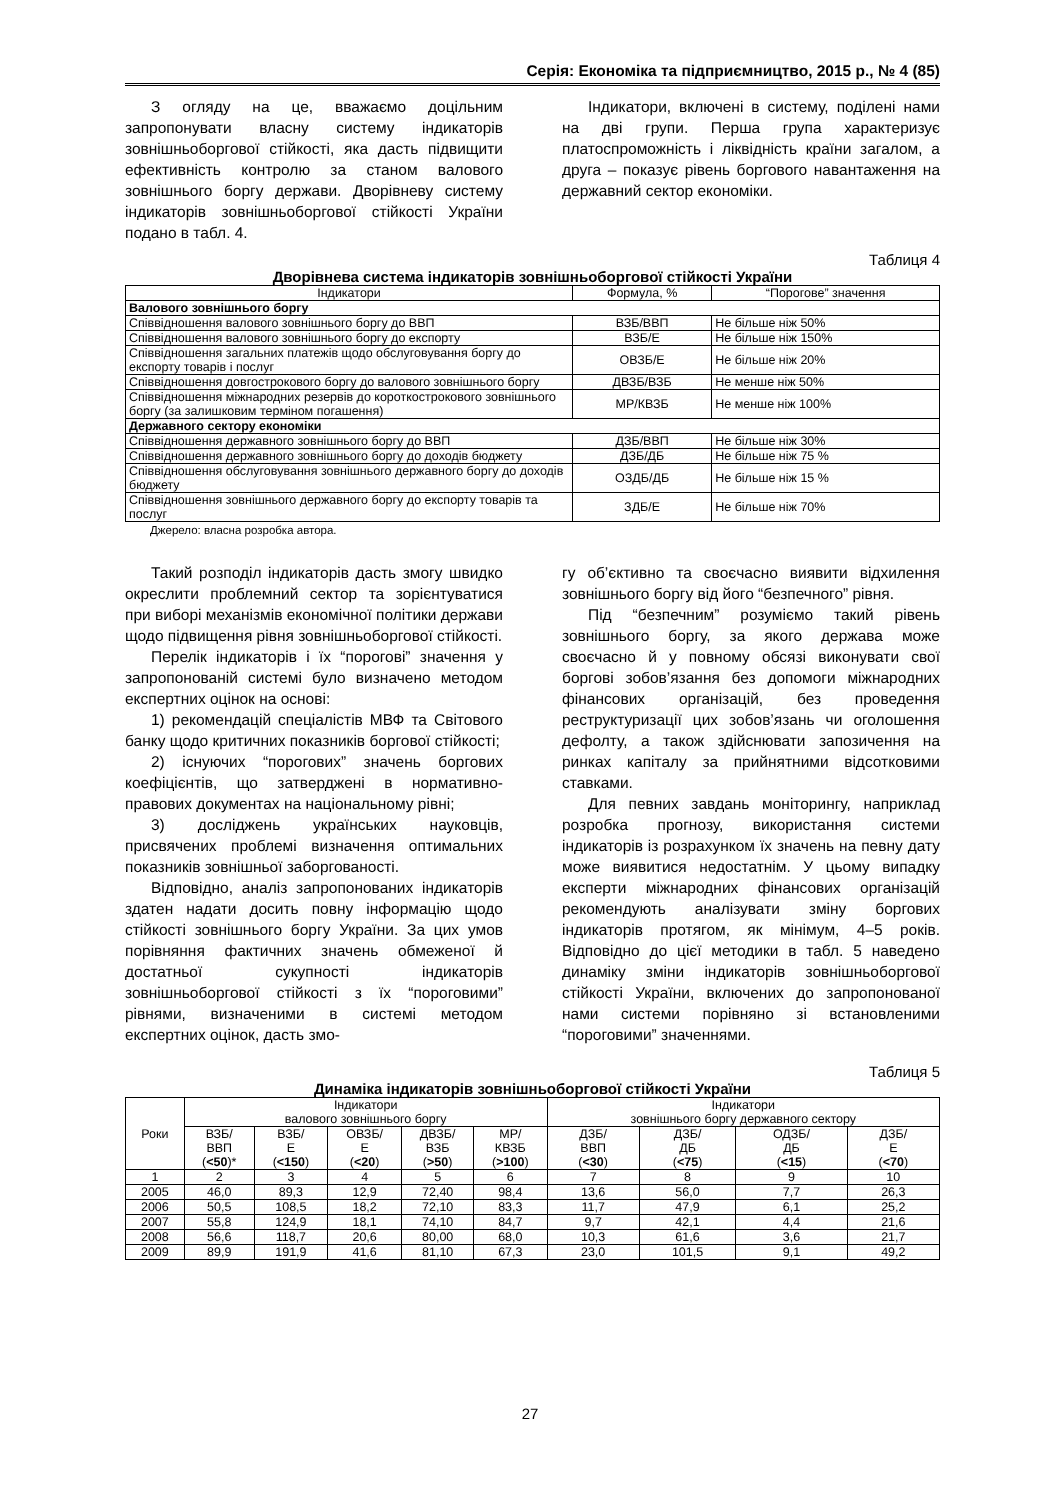Серія: Економіка та підприємництво, 2015 р., № 4 (85)
З огляду на це, вважаємо доцільним запропонувати власну систему індикаторів зовнішньоборгової стійкості, яка дасть підвищити ефективність контролю за станом валового зовнішнього боргу держави. Дворівневу систему індикаторів зовнішньоборгової стійкості України подано в табл. 4.
Індикатори, включені в систему, поділені нами на дві групи. Перша група характеризує платоспроможність і ліквідність країни загалом, а друга – показує рівень боргового навантаження на державний сектор економіки.
Таблиця 4
Дворівнева система індикаторів зовнішньоборгової стійкості України
| Індикатори | Формула, % | “Порогове” значення |
| --- | --- | --- |
| Валового зовнішнього боргу | | |
| Співвідношення валового зовнішнього боргу до ВВП | ВЗБ/ВВП | Не більше ніж 50% |
| Співвідношення валового зовнішнього боргу до експорту | ВЗБ/Е | Не більше ніж 150% |
| Співвідношення загальних платежів щодо обслуговування боргу до експорту товарів і послуг | ОВЗБ/Е | Не більше ніж 20% |
| Співвідношення довгострокового боргу до валового зовнішнього боргу | ДВЗБ/ВЗБ | Не менше ніж 50% |
| Співвідношення міжнародних резервів до короткострокового зовнішнього боргу (за залишковим терміном погашення) | МР/КВЗБ | Не менше ніж 100% |
| Державного сектору економіки | | |
| Співвідношення державного зовнішнього боргу до ВВП | ДЗБ/ВВП | Не більше ніж 30% |
| Співвідношення державного зовнішнього боргу до доходів бюджету | ДЗБ/ДБ | Не більше ніж 75 % |
| Співвідношення обслуговування зовнішнього державного боргу до доходів бюджету | ОЗДБ/ДБ | Не більше ніж 15 % |
| Співвідношення зовнішнього державного боргу до експорту товарів та послуг | ЗДБ/Е | Не більше ніж 70% |
Джерело: власна розробка автора.
Такий розподіл індикаторів дасть змогу швидко окреслити проблемний сектор та зорієнтуватися при виборі механізмів економічної політики держави щодо підвищення рівня зовнішньоборгової стійкості.
Перелік індикаторів і їх “порогові” значення у запропонованій системі було визначено методом експертних оцінок на основі:
1) рекомендацій спеціалістів МВФ та Світового банку щодо критичних показників боргової стійкості;
2) існуючих “порогових” значень боргових коефіцієнтів, що затверджені в нормативно-правових документах на національному рівні;
3) досліджень українських науковців, присвячених проблемі визначення оптимальних показників зовнішньої заборгованості.
Відповідно, аналіз запропонованих індикаторів здатен надати досить повну інформацію щодо стійкості зовнішнього боргу України. За цих умов порівняння фактичних значень обмеженої й достатньої сукупності індикаторів зовнішньоборгової стійкості з їх “пороговими” рівнями, визначеними в системі методом експертних оцінок, дасть змо-
гу об’єктивно та своєчасно виявити відхилення зовнішнього боргу від його “безпечного” рівня.
Під “безпечним” розуміємо такий рівень зовнішнього боргу, за якого держава може своєчасно й у повному обсязі виконувати свої боргові зобов’язання без допомоги міжнародних фінансових організацій, без проведення реструктуризації цих зобов’язань чи оголошення дефолту, а також здійснювати запозичення на ринках капіталу за прийнятними відсотковими ставками.
Для певних завдань моніторингу, наприклад розробка прогнозу, використання системи індикаторів із розрахунком їх значень на певну дату може виявитися недостатнім. У цьому випадку експерти міжнародних фінансових організацій рекомендують аналізувати зміну боргових індикаторів протягом, як мінімум, 4–5 років. Відповідно до цієї методики в табл. 5 наведено динаміку зміни індикаторів зовнішньоборгової стійкості України, включених до запропонованої нами системи порівняно зі встановленими “пороговими” значеннями.
Таблиця 5
Динаміка індикаторів зовнішньоборгової стійкості України
| Роки | Індикатори валового зовнішнього боргу | | | | | Індикатори зовнішнього боргу державного сектору | | | |
| | ВЗБ/ ВВП ( <50 )* | ВЗБ/ Е ( <150 ) | ОВЗБ/ Е ( <20 ) | ДВЗБ/ ВЗБ ( >50 ) | МР/ КВЗБ ( >100 ) | ДЗБ/ ВВП ( <30 ) | ДЗБ/ ДБ ( <75 ) | ОДЗБ/ ДБ ( <15 ) | ДЗБ/ Е ( <70 ) |
| 1 | 2 | 3 | 4 | 5 | 6 | 7 | 8 | 9 | 10 |
| 2005 | 46,0 | 89,3 | 12,9 | 72,40 | 98,4 | 13,6 | 56,0 | 7,7 | 26,3 |
| 2006 | 50,5 | 108,5 | 18,2 | 72,10 | 83,3 | 11,7 | 47,9 | 6,1 | 25,2 |
| 2007 | 55,8 | 124,9 | 18,1 | 74,10 | 84,7 | 9,7 | 42,1 | 4,4 | 21,6 |
| 2008 | 56,6 | 118,7 | 20,6 | 80,00 | 68,0 | 10,3 | 61,6 | 3,6 | 21,7 |
| 2009 | 89,9 | 191,9 | 41,6 | 81,10 | 67,3 | 23,0 | 101,5 | 9,1 | 49,2 |
27